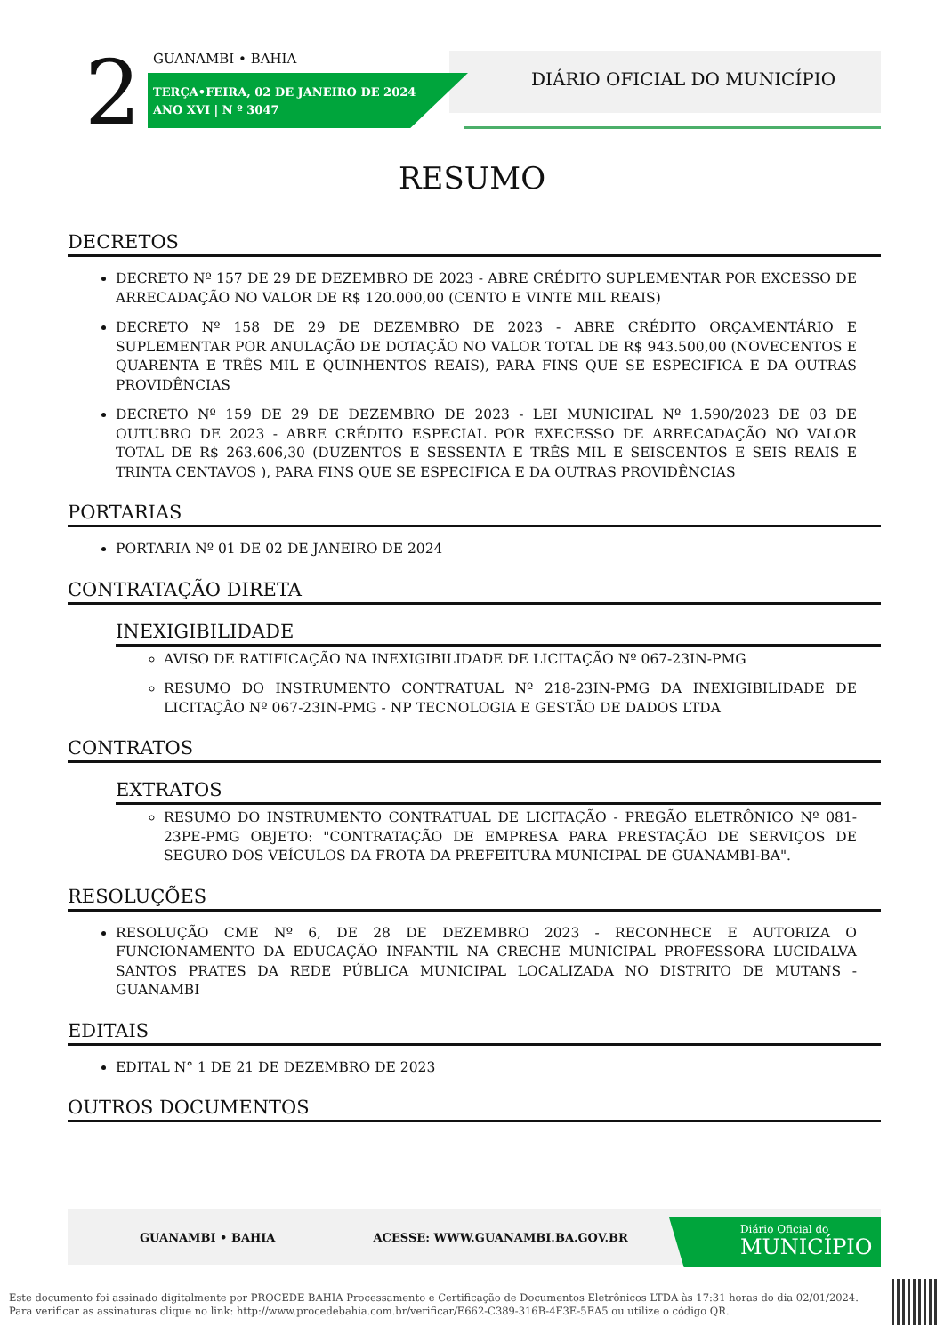2 GUANAMBI • BAHIA
TERÇA•FEIRA, 02 DE JANEIRO DE 2024
ANO XVI | N º 3047
DIÁRIO OFICIAL DO MUNICÍPIO
RESUMO
DECRETOS
DECRETO Nº 157 DE 29 DE DEZEMBRO DE 2023 - ABRE CRÉDITO SUPLEMENTAR POR EXCESSO DE ARRECADAÇÃO NO VALOR DE R$ 120.000,00 (CENTO E VINTE MIL REAIS)
DECRETO Nº 158 DE 29 DE DEZEMBRO DE 2023 - ABRE CRÉDITO ORÇAMENTÁRIO E SUPLEMENTAR POR ANULAÇÃO DE DOTAÇÃO NO VALOR TOTAL DE R$ 943.500,00 (NOVECENTOS E QUARENTA E TRÊS MIL E QUINHENTOS REAIS), PARA FINS QUE SE ESPECIFICA E DA OUTRAS PROVIDÊNCIAS
DECRETO Nº 159 DE 29 DE DEZEMBRO DE 2023 - LEI MUNICIPAL Nº 1.590/2023 DE 03 DE OUTUBRO DE 2023 - ABRE CRÉDITO ESPECIAL POR EXECESSO DE ARRECADAÇÃO NO VALOR TOTAL DE R$ 263.606,30 (DUZENTOS E SESSENTA E TRÊS MIL E SEISCENTOS E SEIS REAIS E TRINTA CENTAVOS ), PARA FINS QUE SE ESPECIFICA E DA OUTRAS PROVIDÊNCIAS
PORTARIAS
PORTARIA Nº 01 DE 02 DE JANEIRO DE 2024
CONTRATAÇÃO DIRETA
INEXIGIBILIDADE
AVISO DE RATIFICAÇÃO NA INEXIGIBILIDADE DE LICITAÇÃO Nº 067-23IN-PMG
RESUMO DO INSTRUMENTO CONTRATUAL Nº 218-23IN-PMG DA INEXIGIBILIDADE DE LICITAÇÃO Nº 067-23IN-PMG - NP TECNOLOGIA E GESTÃO DE DADOS LTDA
CONTRATOS
EXTRATOS
RESUMO DO INSTRUMENTO CONTRATUAL DE LICITAÇÃO - PREGÃO ELETRÔNICO Nº 081-23PE-PMG OBJETO: "CONTRATAÇÃO DE EMPRESA PARA PRESTAÇÃO DE SERVIÇOS DE SEGURO DOS VEÍCULOS DA FROTA DA PREFEITURA MUNICIPAL DE GUANAMBI-BA".
RESOLUÇÕES
RESOLUÇÃO CME Nº 6, DE 28 DE DEZEMBRO 2023 - RECONHECE E AUTORIZA O FUNCIONAMENTO DA EDUCAÇÃO INFANTIL NA CRECHE MUNICIPAL PROFESSORA LUCIDALVA SANTOS PRATES DA REDE PÚBLICA MUNICIPAL LOCALIZADA NO DISTRITO DE MUTANS - GUANAMBI
EDITAIS
EDITAL N° 1 DE 21 DE DEZEMBRO DE 2023
OUTROS DOCUMENTOS
GUANAMBI • BAHIA ACESSE: WWW.GUANAMBI.BA.GOV.BR
Diário Oficial do
MUNICÍPIO
Este documento foi assinado digitalmente por PROCEDE BAHIA Processamento e Certificação de Documentos Eletrônicos LTDA às 17:31 horas do dia 02/01/2024.
Para verificar as assinaturas clique no link: http://www.procedebahia.com.br/verificar/E662-C389-316B-4F3E-5EA5 ou utilize o código QR.